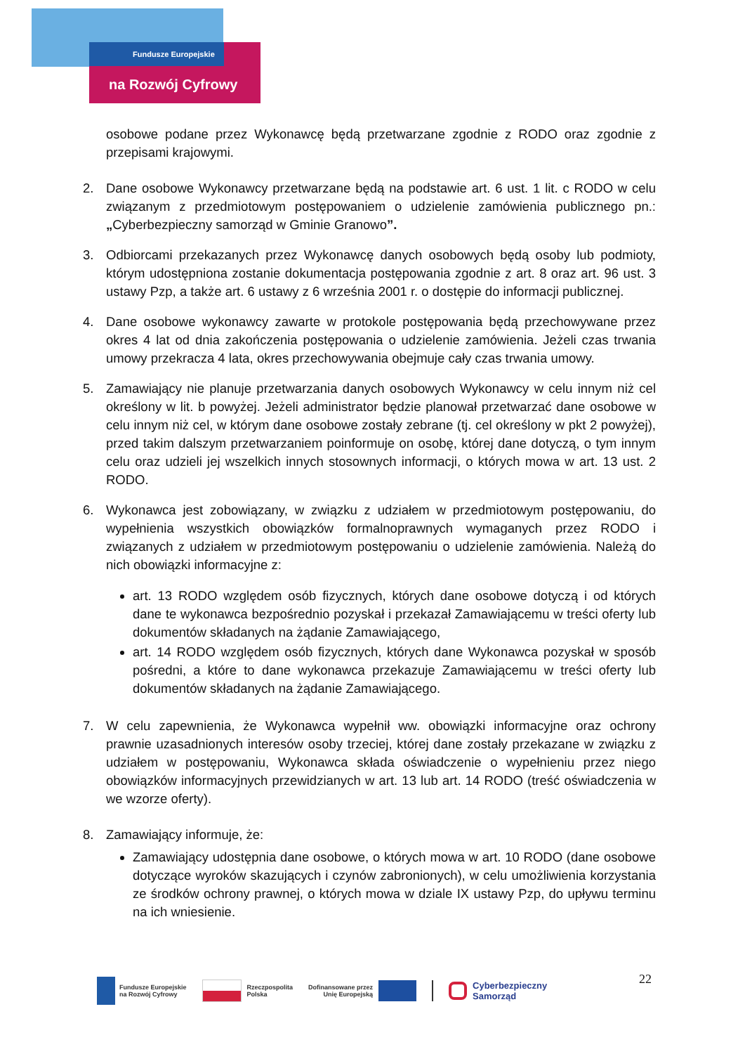Fundusze Europejskie
na Rozwój Cyfrowy
osobowe podane przez Wykonawcę będą przetwarzane zgodnie z RODO oraz zgodnie z przepisami krajowymi.
2. Dane osobowe Wykonawcy przetwarzane będą na podstawie art. 6 ust. 1 lit. c RODO w celu związanym z przedmiotowym postępowaniem o udzielenie zamówienia publicznego pn.: „Cyberbezpieczny samorząd w Gminie Granowo”.
3. Odbiorcami przekazanych przez Wykonawcę danych osobowych będą osoby lub podmioty, którym udostępniona zostanie dokumentacja postępowania zgodnie z art. 8 oraz art. 96 ust. 3 ustawy Pzp, a także art. 6 ustawy z 6 września 2001 r. o dostępie do informacji publicznej.
4. Dane osobowe wykonawcy zawarte w protokole postępowania będą przechowywane przez okres 4 lat od dnia zakończenia postępowania o udzielenie zamówienia. Jeżeli czas trwania umowy przekracza 4 lata, okres przechowywania obejmuje cały czas trwania umowy.
5. Zamawiający nie planuje przetwarzania danych osobowych Wykonawcy w celu innym niż cel określony w lit. b powyżej. Jeżeli administrator będzie planował przetwarzać dane osobowe w celu innym niż cel, w którym dane osobowe zostały zebrane (tj. cel określony w pkt 2 powyżej), przed takim dalszym przetwarzaniem poinformuje on osobę, której dane dotyczą, o tym innym celu oraz udzieli jej wszelkich innych stosownych informacji, o których mowa w art. 13 ust. 2 RODO.
6. Wykonawca jest zobowiązany, w związku z udziałem w przedmiotowym postępowaniu, do wypełnienia wszystkich obowiązków formalnoprawnych wymaganych przez RODO i związanych z udziałem w przedmiotowym postępowaniu o udzielenie zamówienia. Należą do nich obowiązki informacyjne z:
art. 13 RODO względem osób fizycznych, których dane osobowe dotyczą i od których dane te wykonawca bezpośrednio pozyskał i przekazał Zamawiającemu w treści oferty lub dokumentów składanych na żądanie Zamawiającego,
art. 14 RODO względem osób fizycznych, których dane Wykonawca pozyskał w sposób pośredni, a które to dane wykonawca przekazuje Zamawiającemu w treści oferty lub dokumentów składanych na żądanie Zamawiającego.
7. W celu zapewnienia, że Wykonawca wypełnił ww. obowiązki informacyjne oraz ochrony prawnie uzasadnionych interesów osoby trzeciej, której dane zostały przekazane w związku z udziałem w postępowaniu, Wykonawca składa oświadczenie o wypełnieniu przez niego obowiązków informacyjnych przewidzianych w art. 13 lub art. 14 RODO (treść oświadczenia w we wzorze oferty).
8. Zamawiający informuje, że:
Zamawiający udostępnia dane osobowe, o których mowa w art. 10 RODO (dane osobowe dotyczące wyroków skazujących i czynów zabronionych), w celu umożliwienia korzystania ze środków ochrony prawnej, o których mowa w dziale IX ustawy Pzp, do upływu terminu na ich wniesienie.
Fundusze Europejskie
na Rozwój Cyfrowy
Rzeczpospolita
Polska
Dofinansowane przez
Unię Europejską
Cyberbezpieczny
Samorząd
22